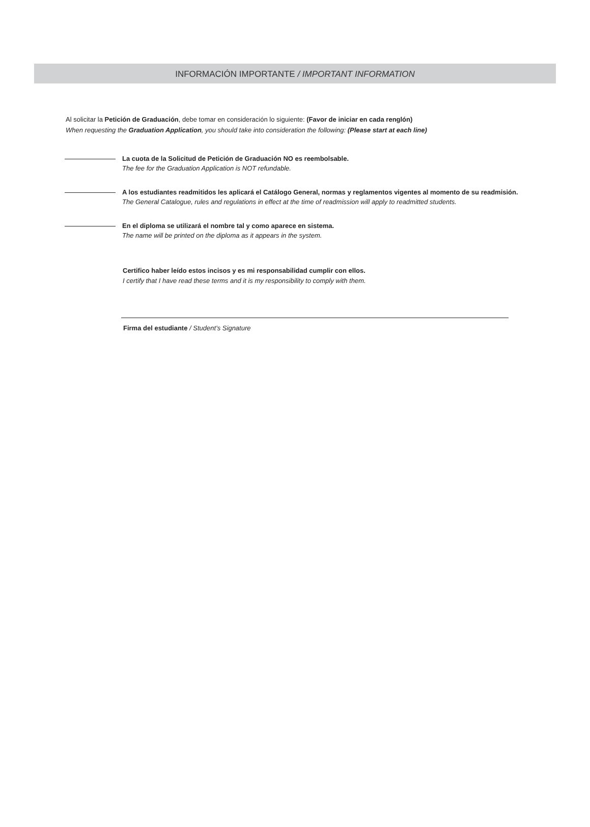INFORMACIÓN IMPORTANTE / IMPORTANT INFORMATION
Al solicitar la Petición de Graduación, debe tomar en consideración lo siguiente: (Favor de iniciar en cada renglón)
When requesting the Graduation Application, you should take into consideration the following: (Please start at each line)
La cuota de la Solicitud de Petición de Graduación NO es reembolsable.
The fee for the Graduation Application is NOT refundable.
A los estudiantes readmitidos les aplicará el Catálogo General, normas y reglamentos vigentes al momento de su readmisión.
The General Catalogue, rules and regulations in effect at the time of readmission will apply to readmitted students.
En el diploma se utilizará el nombre tal y como aparece en sistema.
The name will be printed on the diploma as it appears in the system.
Certifico haber leído estos incisos y es mi responsabilidad cumplir con ellos.
I certify that I have read these terms and it is my responsibility to comply with them.
Firma del estudiante / Student’s Signature